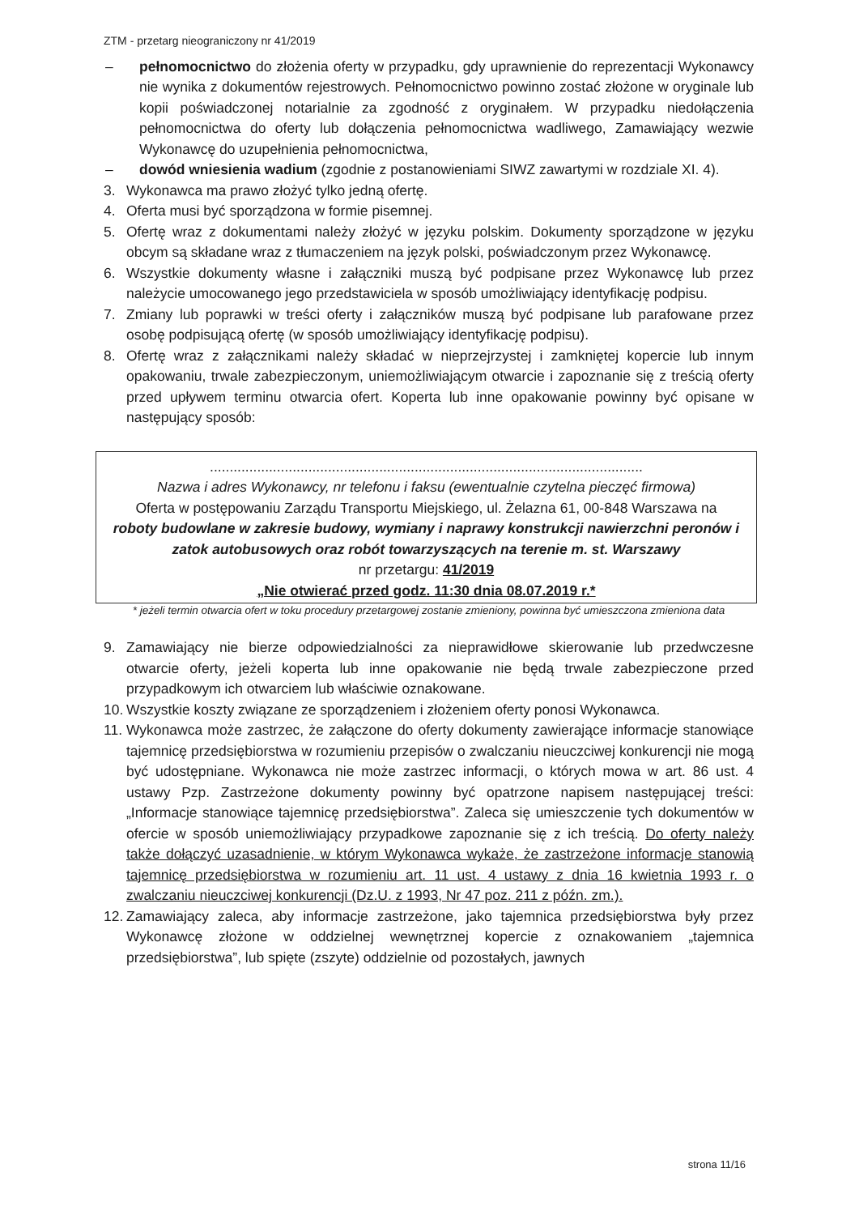ZTM - przetarg nieograniczony nr 41/2019
– pełnomocnictwo do złożenia oferty w przypadku, gdy uprawnienie do reprezentacji Wykonawcy nie wynika z dokumentów rejestrowych. Pełnomocnictwo powinno zostać złożone w oryginale lub kopii poświadczonej notarialnie za zgodność z oryginałem. W przypadku niedołączenia pełnomocnictwa do oferty lub dołączenia pełnomocnictwa wadliwego, Zamawiający wezwie Wykonawcę do uzupełnienia pełnomocnictwa,
– dowód wniesienia wadium (zgodnie z postanowieniami SIWZ zawartymi w rozdziale XI. 4).
3. Wykonawca ma prawo złożyć tylko jedną ofertę.
4. Oferta musi być sporządzona w formie pisemnej.
5. Ofertę wraz z dokumentami należy złożyć w języku polskim. Dokumenty sporządzone w języku obcym są składane wraz z tłumaczeniem na język polski, poświadczonym przez Wykonawcę.
6. Wszystkie dokumenty własne i załączniki muszą być podpisane przez Wykonawcę lub przez należycie umocowanego jego przedstawiciela w sposób umożliwiający identyfikację podpisu.
7. Zmiany lub poprawki w treści oferty i załączników muszą być podpisane lub parafowane przez osobę podpisującą ofertę (w sposób umożliwiający identyfikację podpisu).
8. Ofertę wraz z załącznikami należy składać w nieprzejrzystej i zamkniętej kopercie lub innym opakowaniu, trwale zabezpieczonym, uniemożliwiającym otwarcie i zapoznanie się z treścią oferty przed upływem terminu otwarcia ofert. Koperta lub inne opakowanie powinny być opisane w następujący sposób:
..............................................................................................................
Nazwa i adres Wykonawcy, nr telefonu i faksu (ewentualnie czytelna pieczęć firmowa)
Oferta w postępowaniu Zarządu Transportu Miejskiego, ul. Żelazna 61, 00-848 Warszawa na
roboty budowlane w zakresie budowy, wymiany i naprawy konstrukcji nawierzchni peronów i zatok autobusowych oraz robót towarzyszących na terenie m. st. Warszawy
nr przetargu: 41/2019
„Nie otwierać przed godz. 11:30 dnia 08.07.2019 r.*
* jeżeli termin otwarcia ofert w toku procedury przetargowej zostanie zmieniony, powinna być umieszczona zmieniona data
9. Zamawiający nie bierze odpowiedzialności za nieprawidłowe skierowanie lub przedwczesne otwarcie oferty, jeżeli koperta lub inne opakowanie nie będą trwale zabezpieczone przed przypadkowym ich otwarciem lub właściwie oznakowane.
10.
Wszystkie koszty związane ze sporządzeniem i złożeniem oferty ponosi Wykonawca.
11.
Wykonawca może zastrzec, że załączone do oferty dokumenty zawierające informacje stanowiące tajemnicę przedsiębiorstwa w rozumieniu przepisów o zwalczaniu nieuczciwej konkurencji nie mogą być udostępniane. Wykonawca nie może zastrzec informacji, o których mowa w art. 86 ust. 4 ustawy Pzp. Zastrzeżone dokumenty powinny być opatrzone napisem następującej treści: „Informacje stanowiące tajemnicę przedsiębiorstwa”. Zaleca się umieszczenie tych dokumentów w ofercie w sposób uniemożliwiający przypadkowe zapoznanie się z ich treścią. Do oferty należy także dołączyć uzasadnienie, w którym Wykonawca wykaże, że zastrzeżone informacje stanowią tajemnicę przedsiębiorstwa w rozumieniu art. 11 ust. 4 ustawy z dnia 16 kwietnia 1993 r. o zwalczaniu nieuczciwej konkurencji (Dz.U. z 1993, Nr 47 poz. 211 z późn. zm.).
12.
Zamawiający zaleca, aby informacje zastrzeżone, jako tajemnica przedsiębiorstwa były przez Wykonawcę złożone w oddzielnej wewnętrznej kopercie z oznakowaniem „tajemnica przedsiębiorstwa”, lub spięte (zszyte) oddzielnie od pozostałych, jawnych
strona 11/16